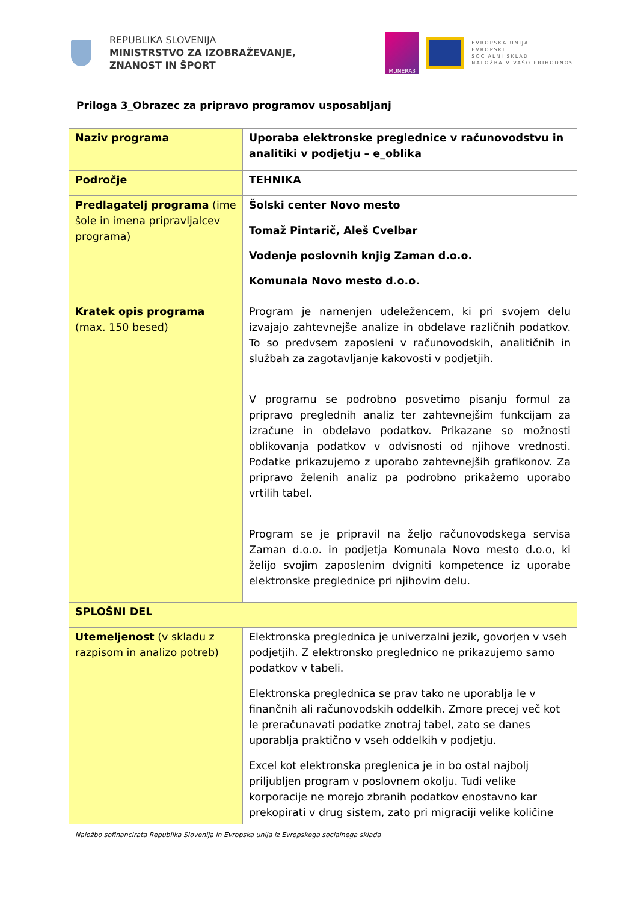REPUBLIKA SLOVENIJA
MINISTRSTVO ZA IZOBRAŽEVANJE,
ZNANOST IN ŠPORT
MUNERA3
EVROPSKA UNIJA
EVROPSKI
SOCIALNI SKLAD
NALOŽBA V VAŠO PRIHODNOST
Priloga 3_Obrazec za pripravo programov usposabljanj
| Naziv programa | Uporaba elektronske preglednice v računovodstvu in analitiki v podjetju – e_oblika |
| Področje | TEHNIKA |
| Predlagatelj programa (ime šole in imena pripravljalcev programa) | Šolski center Novo mesto Tomaž Pintarič, Aleš Cvelbar Vodenje poslovnih knjig Zaman d.o.o. Komunala Novo mesto d.o.o. |
| Kratek opis programa (max. 150 besed) | Program je namenjen udeležencem, ki pri svojem delu izvajajo zahtevnejše analize in obdelave različnih podatkov. To so predvsem zaposleni v računovodskih, analitičnih in službah za zagotavljanje kakovosti v podjetjih. V programu se podrobno posvetimo pisanju formul za pripravo preglednih analiz ter zahtevnejšim funkcijam za izračune in obdelavo podatkov. Prikazane so možnosti oblikovanja podatkov v odvisnosti od njihove vrednosti. Podatke prikazujemo z uporabo zahtevnejših grafikonov. Za pripravo želenih analiz pa podrobno prikažemo uporabo vrtilih tabel. Program se je pripravil na željo računovodskega servisa Zaman d.o.o. in podjetja Komunala Novo mesto d.o.o, ki želijo svojim zaposlenim dvigniti kompetence iz uporabe elektronske preglednice pri njihovim delu. |
| SPLOŠNI DEL | |
| Utemeljenost (v skladu z razpisom in analizo potreb) | Elektronska preglednica je univerzalni jezik, govorjen v vseh podjetjih. Z elektronsko preglednico ne prikazujemo samo podatkov v tabeli. Elektronska preglednica se prav tako ne uporablja le v finančnih ali računovodskih oddelkih. Zmore precej več kot le preračunavati podatke znotraj tabel, zato se danes uporablja praktično v vseh oddelkih v podjetju. Excel kot elektronska preglenica je in bo ostal najbolj priljubljen program v poslovnem okolju. Tudi velike korporacije ne morejo zbranih podatkov enostavno kar prekopirati v drug sistem, zato pri migraciji velike količine |
Naložbo sofinancirata Republika Slovenija in Evropska unija iz Evropskega socialnega sklada